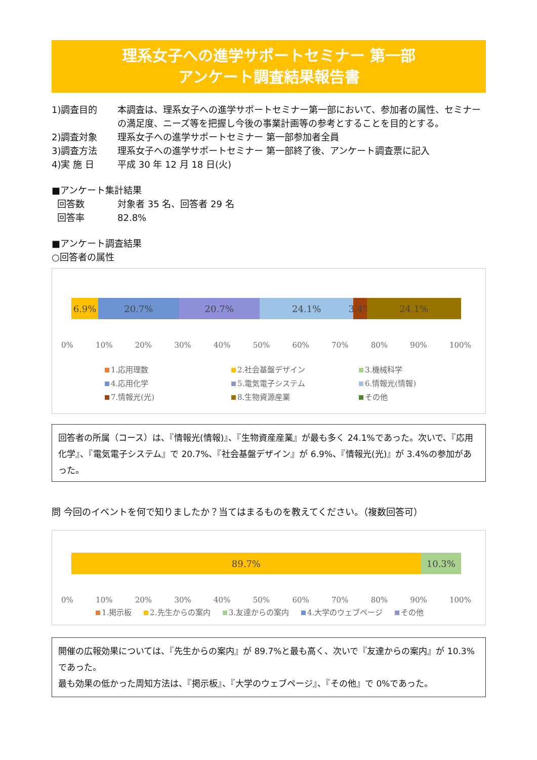理系女子への進学サポートセミナー 第一部
アンケート調査結果報告書
1)調査目的 本調査は、理系女子への進学サポートセミナー第一部において、参加者の属性、セミナーの満足度、ニーズ等を把握し今後の事業計画等の参考とすることを目的とする。
2)調査対象 理系女子への進学サポートセミナー 第一部参加者全員
3)調査方法 理系女子への進学サポートセミナー 第一部終了後、アンケート調査票に記入
4)実 施 日 平成 30 年 12 月 18 日(火)
■アンケート集計結果
回答数 対象者 35 名、回答者 29 名
回答率 82.8%
■アンケート調査結果
○回答者の属性
6.9% 20.7% 20.7% 24.1% 3.4% 24.1%
0% 10% 20% 30% 40% 50% 60% 70% 80% 90% 100%
1.応用理数 2.社会基盤デザイン 3.機械科学 4.応用化学 5.電気電子システム 6.情報光(情報) 7.情報光(光) 8.生物資源産業 その他
回答者の所属（コース）は、『情報光(情報)』、『生物資産産業』が最も多く 24.1%であった。次いで、『応用化学』、『電気電子システム』で 20.7%、『社会基盤デザイン』が 6.9%、『情報光(光)』が 3.4%の参加があった。
問 今回のイベントを何で知りましたか？当てはまるものを教えてください。（複数回答可）
89.7% 10.3%
0% 10% 20% 30% 40% 50% 60% 70% 80% 90% 100%
1.掲示板 2.先生からの案内 3.友達からの案内 4.大学のウェブページ その他
開催の広報効果については、『先生からの案内』が 89.7%と最も高く、次いで『友達からの案内』が 10.3%であった。
最も効果の低かった周知方法は、『掲示板』、『大学のウェブページ』、『その他』で 0%であった。